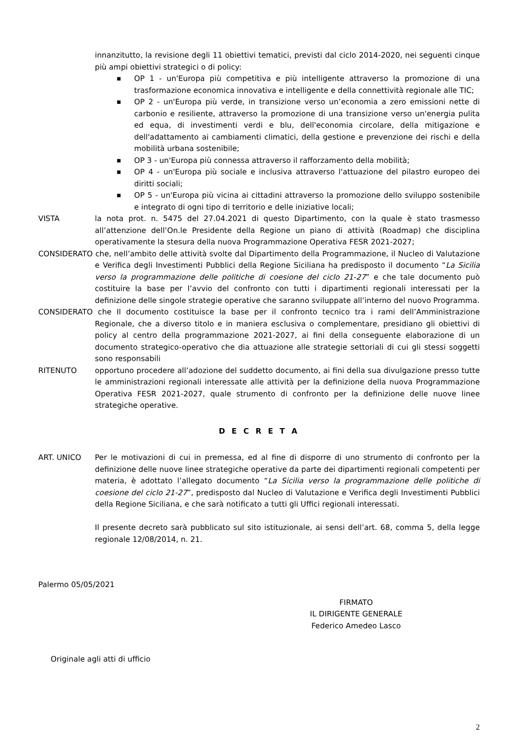innanzitutto, la revisione degli 11 obiettivi tematici, previsti dal ciclo 2014-2020, nei seguenti cinque più ampi obiettivi strategici o di policy:
■ OP 1 - un'Europa più competitiva e più intelligente attraverso la promozione di una trasformazione economica innovativa e intelligente e della connettività regionale alle TIC;
■ OP 2 - un'Europa più verde, in transizione verso un’economia a zero emissioni nette di carbonio e resiliente, attraverso la promozione di una transizione verso un'energia pulita ed equa, di investimenti verdi e blu, dell'economia circolare, della mitigazione e dell'adattamento ai cambiamenti climatici, della gestione e prevenzione dei rischi e della mobilità urbana sostenibile;
■ OP 3 - un'Europa più connessa attraverso il rafforzamento della mobilità;
■ OP 4 - un'Europa più sociale e inclusiva attraverso l'attuazione del pilastro europeo dei diritti sociali;
■ OP 5 - un'Europa più vicina ai cittadini attraverso la promozione dello sviluppo sostenibile e integrato di ogni tipo di territorio e delle iniziative locali;
VISTA la nota prot. n. 5475 del 27.04.2021 di questo Dipartimento, con la quale è stato trasmesso all’attenzione dell’On.le Presidente della Regione un piano di attività (Roadmap) che disciplina operativamente la stesura della nuova Programmazione Operativa FESR 2021-2027;
CONSIDERATO che, nell’ambito delle attività svolte dal Dipartimento della Programmazione, il Nucleo di Valutazione e Verifica degli Investimenti Pubblici della Regione Siciliana ha predisposto il documento “La Sicilia verso la programmazione delle politiche di coesione del ciclo 21-27” e che tale documento può costituire la base per l’avvio del confronto con tutti i dipartimenti regionali interessati per la definizione delle singole strategie operative che saranno sviluppate all’interno del nuovo Programma.
CONSIDERATO che Il documento costituisce la base per il confronto tecnico tra i rami dell’Amministrazione Regionale, che a diverso titolo e in maniera esclusiva o complementare, presidiano gli obiettivi di policy al centro della programmazione 2021-2027, ai fini della conseguente elaborazione di un documento strategico-operativo che dia attuazione alle strategie settoriali di cui gli stessi soggetti sono responsabili
RITENUTO opportuno procedere all’adozione del suddetto documento, ai fini della sua divulgazione presso tutte le amministrazioni regionali interessate alle attività per la definizione della nuova Programmazione Operativa FESR 2021-2027, quale strumento di confronto per la definizione delle nuove linee strategiche operative.
D E C R E T A
ART. UNICO Per le motivazioni di cui in premessa, ed al fine di disporre di uno strumento di confronto per la definizione delle nuove linee strategiche operative da parte dei dipartimenti regionali competenti per materia, è adottato l’allegato documento “La Sicilia verso la programmazione delle politiche di coesione del ciclo 21-27”, predisposto dal Nucleo di Valutazione e Verifica degli Investimenti Pubblici della Regione Siciliana, e che sarà notificato a tutti gli Uffici regionali interessati.
Il presente decreto sarà pubblicato sul sito istituzionale, ai sensi dell’art. 68, comma 5, della legge regionale 12/08/2014, n. 21.
Palermo 05/05/2021
FIRMATO
IL DIRIGENTE GENERALE
Federico Amedeo Lasco
Originale agli atti di ufficio
2